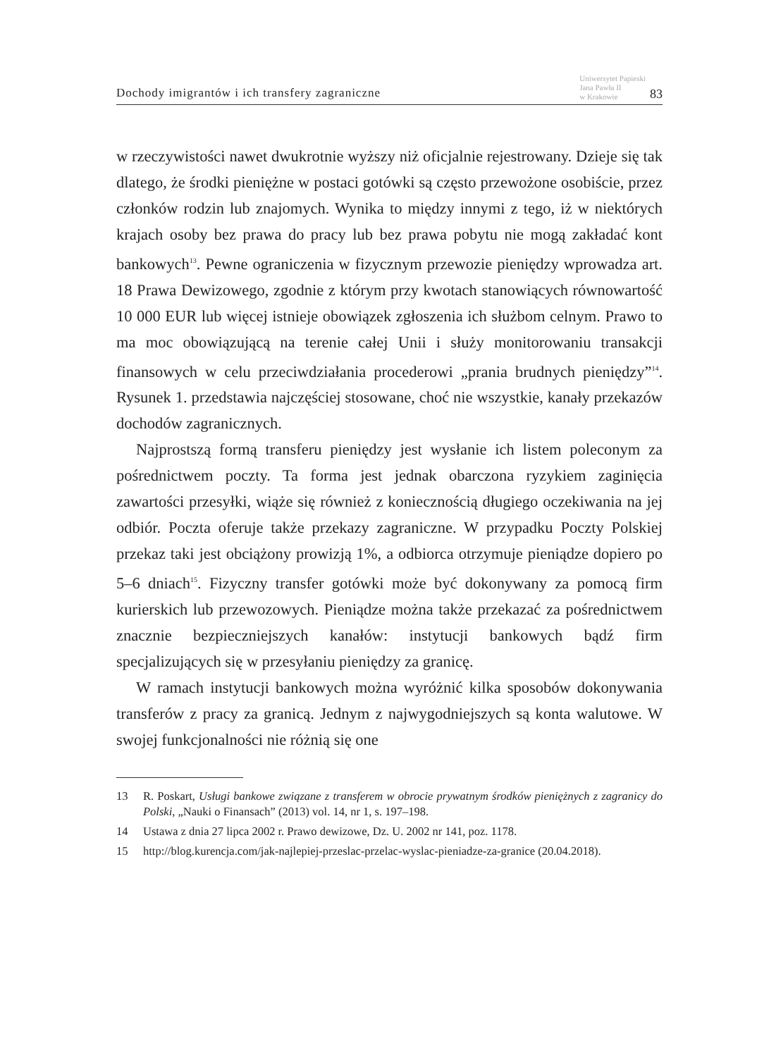Dochody imigrantów i ich transfery zagraniczne
Uniwersytet Papieski
Jana Pawła II
w Krakowie
83
w rzeczywistości nawet dwukrotnie wyższy niż oficjalnie rejestrowany. Dzieje się tak dlatego, że środki pieniężne w postaci gotówki są często przewożone osobiście, przez członków rodzin lub znajomych. Wynika to między innymi z tego, iż w niektórych krajach osoby bez prawa do pracy lub bez prawa pobytu nie mogą zakładać kont bankowych<sup>13</sup>. Pewne ograniczenia w fizycznym przewozie pieniędzy wprowadza art. 18 Prawa Dewizowego, zgodnie z którym przy kwotach stanowiących równowartość 10 000 EUR lub więcej istnieje obowiązek zgłoszenia ich służbom celnym. Prawo to ma moc obowiązującą na terenie całej Unii i służy monitorowaniu transakcji finansowych w celu przeciwdziałania procederowi „prania brudnych pieniędzy”<sup>14</sup>. Rysunek 1. przedstawia najczęściej stosowane, choć nie wszystkie, kanały przekazów dochodów zagranicznych.
Najprostszą formą transferu pieniędzy jest wysłanie ich listem poleconym za pośrednictwem poczty. Ta forma jest jednak obarczona ryzykiem zaginięcia zawartości przesyłki, wiąże się również z koniecznością długiego oczekiwania na jej odbiór. Poczta oferuje także przekazy zagraniczne. W przypadku Poczty Polskiej przekaz taki jest obciążony prowizją 1%, a odbiorca otrzymuje pieniądze dopiero po 5–6 dniach<sup>15</sup>. Fizyczny transfer gotówki może być dokonywany za pomocą firm kurierskich lub przewozowych. Pieniądze można także przekazać za pośrednictwem znacznie bezpieczniejszych kanałów: instytucji bankowych bądź firm specjalizujących się w przesyłaniu pieniędzy za granicę.
W ramach instytucji bankowych można wyróżnić kilka sposobów dokonywania transferów z pracy za granicą. Jednym z najwygodniejszych są konta walutowe. W swojej funkcjonalności nie różnią się one
13 R. Poskart, Usługi bankowe związane z transferem w obrocie prywatnym środków pieniężnych z zagranicy do Polski, „Nauki o Finansach” (2013) vol. 14, nr 1, s. 197–198.
14 Ustawa z dnia 27 lipca 2002 r. Prawo dewizowe, Dz. U. 2002 nr 141, poz. 1178.
15 http://blog.kurencja.com/jak-najlepiej-przeslac-przelac-wyslac-pieniadze-za-granice (20.04.2018).